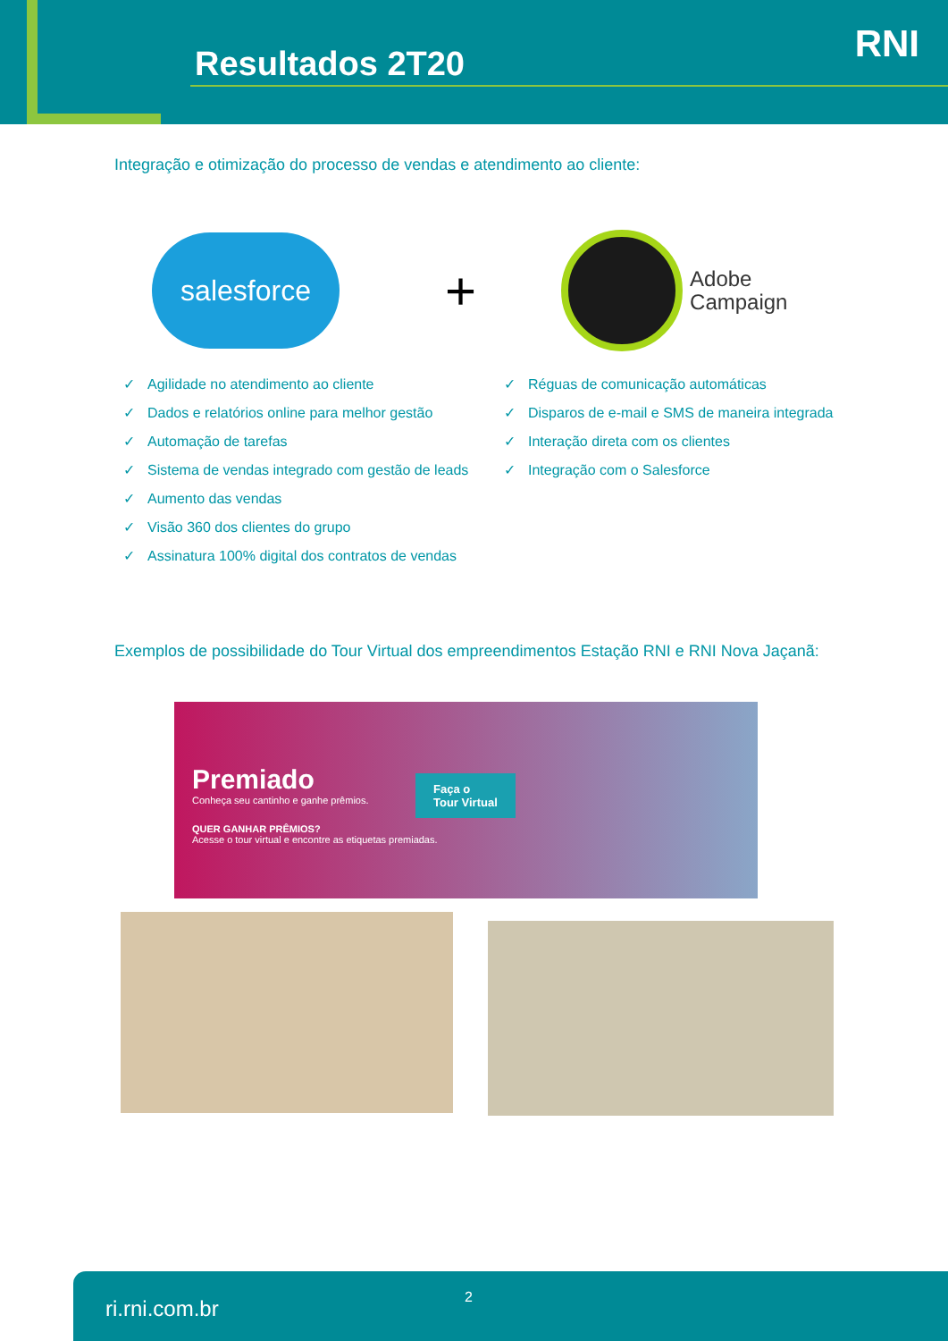Resultados 2T20 RNI
Integração e otimização do processo de vendas e atendimento ao cliente:
salesforce
+
Adobe
Campaign
✓ Agilidade no atendimento ao cliente
✓ Dados e relatórios online para melhor gestão
✓ Automação de tarefas
✓ Sistema de vendas integrado com gestão de leads
✓ Aumento das vendas
✓ Visão 360 dos clientes do grupo
✓ Assinatura 100% digital dos contratos de vendas
✓ Réguas de comunicação automáticas
✓ Disparos de e-mail e SMS de maneira integrada
✓ Interação direta com os clientes
✓ Integração com o Salesforce
Exemplos de possibilidade do Tour Virtual dos empreendimentos Estação RNI e RNI Nova Jaçanã:
Premiado
Conheça seu cantinho e ganhe prêmios.
QUER GANHAR PRÊMIOS?
Acesse o tour virtual e encontre as etiquetas premiadas.
Faça o
Tour Virtual
ri.rni.com.br 2